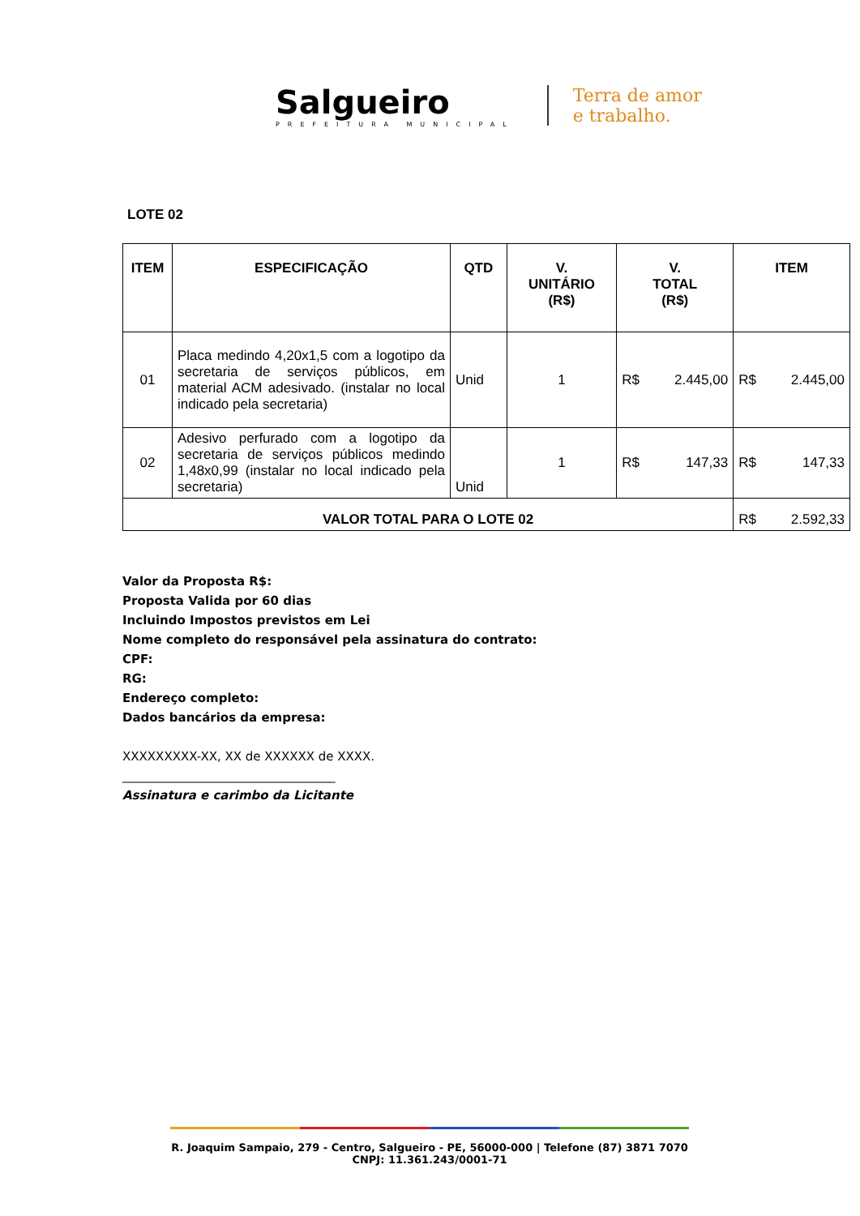Salgueiro
PREFEITURA MUNICIPAL
Terra de amor
e trabalho.
LOTE 02
| ITEM | ESPECIFICAÇÃO | QTD | V. UNITÁRIO (R$) | V. TOTAL (R$) | ITEM |
| --- | --- | --- | --- | --- | --- |
| 01 | Placa medindo 4,20x1,5 com a logotipo da secretaria de serviços públicos, em material ACM adesivado. (instalar no local indicado pela secretaria) | Unid | 1 | R$ 2.445,00 | R$ 2.445,00 |
| 02 | Adesivo perfurado com a logotipo da secretaria de serviços públicos medindo 1,48x0,99 (instalar no local indicado pela secretaria) | Unid | 1 | R$ 147,33 | R$ 147,33 |
| VALOR TOTAL PARA O LOTE 02 | | | | | R$ 2.592,33 |
Valor da Proposta R$:
Proposta Valida por 60 dias
Incluindo Impostos previstos em Lei
Nome completo do responsável pela assinatura do contrato:
CPF:
RG:
Endereço completo:
Dados bancários da empresa:
XXXXXXXXX-XX, XX de XXXXXX de XXXX.
___________________________________
Assinatura e carimbo da Licitante
R. Joaquim Sampaio, 279 - Centro, Salgueiro - PE, 56000-000 | Telefone (87) 3871 7070
CNPJ: 11.361.243/0001-71